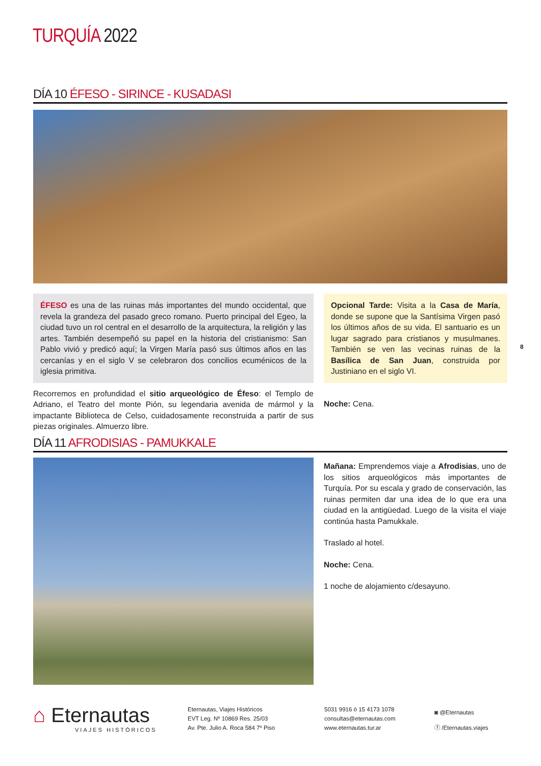TURQUÍA 2022
DÍA 10 ÉFESO - SIRINCE - KUSADASI
ÉFESO es una de las ruinas más importantes del mundo occidental, que revela la grandeza del pasado greco romano. Puerto principal del Egeo, la ciudad tuvo un rol central en el desarrollo de la arquitectura, la religión y las artes. También desempeñó su papel en la historia del cristianismo: San Pablo vivió y predicó aquí; la Virgen María pasó sus últimos años en las cercanías y en el siglo V se celebraron dos concilios ecuménicos de la iglesia primitiva.
Recorremos en profundidad el sitio arqueológico de Éfeso: el Templo de Adriano, el Teatro del monte Pión, su legendaria avenida de mármol y la impactante Biblioteca de Celso, cuidadosamente reconstruida a partir de sus piezas originales. Almuerzo libre.
Opcional Tarde: Visita a la Casa de María, donde se supone que la Santísima Virgen pasó los últimos años de su vida. El santuario es un lugar sagrado para cristianos y musulmanes. También se ven las vecinas ruinas de la Basílica de San Juan, construida por Justiniano en el siglo VI.
Noche: Cena.
8
DÍA 11 AFRODISIAS - PAMUKKALE
Mañana: Emprendemos viaje a Afrodisias, uno de los sitios arqueológicos más importantes de Turquía. Por su escala y grado de conservación, las ruinas permiten dar una idea de lo que era una ciudad en la antigüedad. Luego de la visita el viaje continúa hasta Pamukkale.
Traslado al hotel.
Noche: Cena.
1 noche de alojamiento c/desayuno.
⌂ Eternautas
VIAJES HISTÓRICOS
Eternautas, Viajes Históricos
EVT Leg. Nº 10869 Res. 25/03
Av. Pte. Julio A. Roca 584 7º Piso
5031 9916 ó 15 4173 1078
consultas@eternautas.com
www.eternautas.tur.ar
◙ @Eternautas
ⓕ /Eternautas.viajes